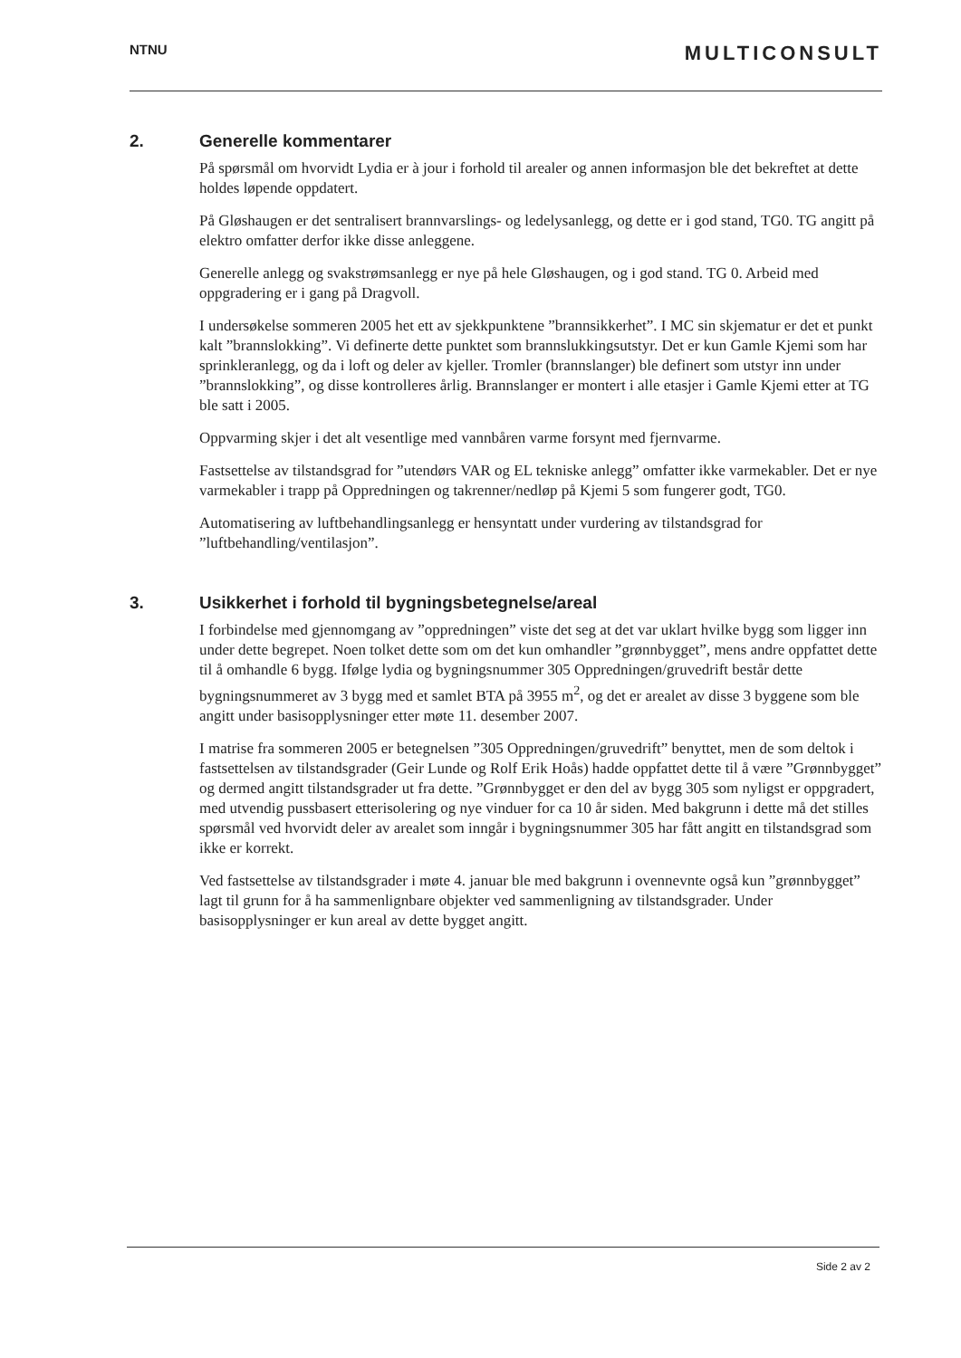NTNU
MULTICONSULT
2. Generelle kommentarer
På spørsmål om hvorvidt Lydia er à jour i forhold til arealer og annen informasjon ble det bekreftet at dette holdes løpende oppdatert.
På Gløshaugen er det sentralisert brannvarslings- og ledelysanlegg, og dette er i god stand, TG0. TG angitt på elektro omfatter derfor ikke disse anleggene.
Generelle anlegg og svakstrømsanlegg er nye på hele Gløshaugen, og i god stand. TG 0. Arbeid med oppgradering er i gang på Dragvoll.
I undersøkelse sommeren 2005 het ett av sjekkpunktene ”brannsikkerhet”. I MC sin skjematur er det et punkt kalt ”brannslokking”. Vi definerte dette punktet som brannslukkingsutstyr. Det er kun Gamle Kjemi som har sprinkleranlegg, og da i loft og deler av kjeller. Tromler (brannslanger) ble definert som utstyr inn under ”brannslokking”, og disse kontrolleres årlig. Brannslanger er montert i alle etasjer i Gamle Kjemi etter at TG ble satt i 2005.
Oppvarming skjer i det alt vesentlige med vannbåren varme forsynt med fjernvarme.
Fastsettelse av tilstandsgrad for ”utendørs VAR og EL tekniske anlegg” omfatter ikke varmekabler. Det er nye varmekabler i trapp på Oppredningen og takrenner/nedløp på Kjemi 5 som fungerer godt, TG0.
Automatisering av luftbehandlingsanlegg er hensyntatt under vurdering av tilstandsgrad for ”luftbehandling/ventilasjon”.
3. Usikkerhet i forhold til bygningsbetegnelse/areal
I forbindelse med gjennomgang av ”oppredningen” viste det seg at det var uklart hvilke bygg som ligger inn under dette begrepet. Noen tolket dette som om det kun omhandler ”grønnbygget”, mens andre oppfattet dette til å omhandle 6 bygg. Ifølge lydia og bygningsnummer 305 Oppredningen/gruvedrift består dette bygningsnummeret av 3 bygg med et samlet BTA på 3955 m<sup>2</sup>, og det er arealet av disse 3 byggene som ble angitt under basisopplysninger etter møte 11. desember 2007.
I matrise fra sommeren 2005 er betegnelsen ”305 Oppredningen/gruvedrift” benyttet, men de som deltok i fastsettelsen av tilstandsgrader (Geir Lunde og Rolf Erik Hoås) hadde oppfattet dette til å være ”Grønnbygget” og dermed angitt tilstandsgrader ut fra dette. ”Grønnbygget er den del av bygg 305 som nyligst er oppgradert, med utvendig pussbasert etterisolering og nye vinduer for ca 10 år siden. Med bakgrunn i dette må det stilles spørsmål ved hvorvidt deler av arealet som inngår i bygningsnummer 305 har fått angitt en tilstandsgrad som ikke er korrekt.
Ved fastsettelse av tilstandsgrader i møte 4. januar ble med bakgrunn i ovennevnte også kun ”grønnbygget” lagt til grunn for å ha sammenlignbare objekter ved sammenligning av tilstandsgrader. Under basisopplysninger er kun areal av dette bygget angitt.
Side 2 av 2